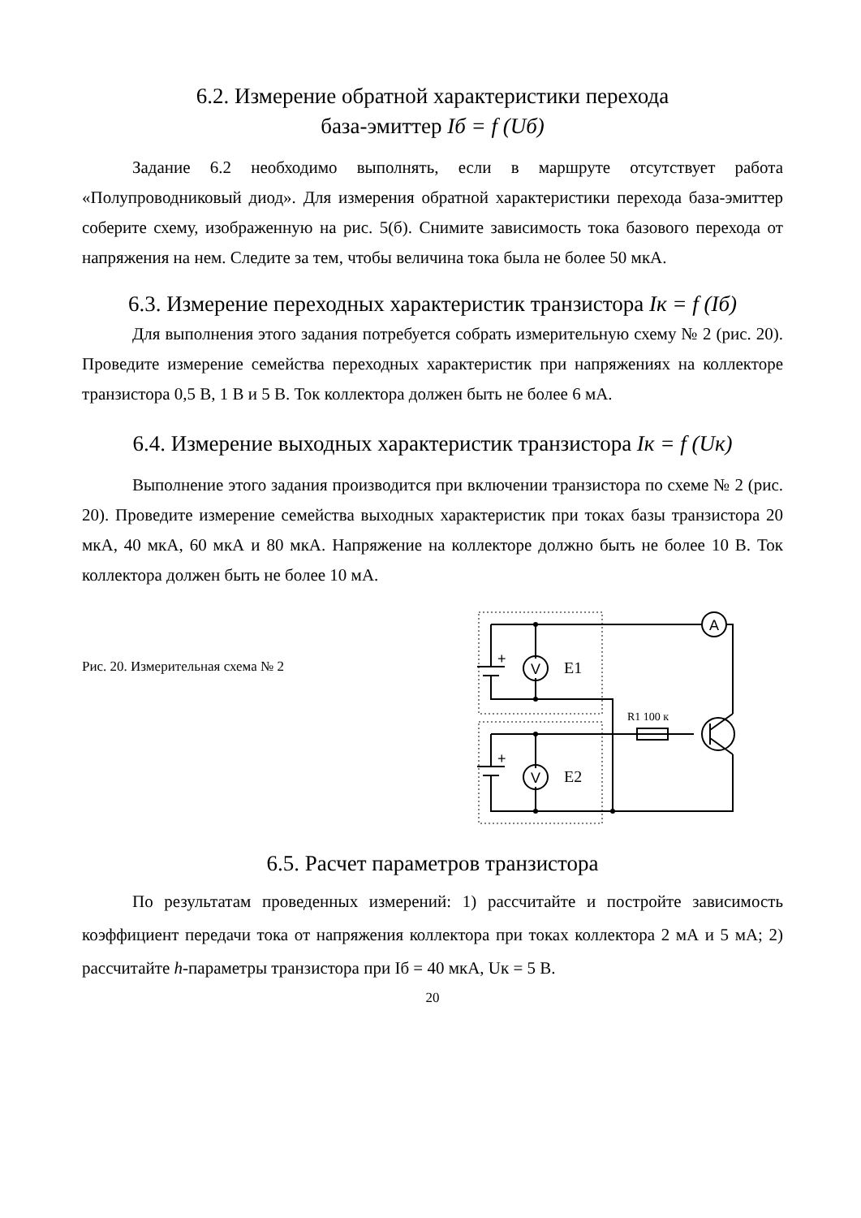6.2. Измерение обратной характеристики перехода
база-эмиттер Iб = f (Uб)
Задание 6.2 необходимо выполнять, если в маршруте отсутствует работа «Полупроводниковый диод». Для измерения обратной характеристики перехода база-эмиттер соберите схему, изображенную на рис. 5(б). Снимите зависимость тока базового перехода от напряжения на нем. Следите за тем, чтобы величина тока была не более 50 мкА.
6.3. Измерение переходных характеристик транзистора Iк = f (Iб)
Для выполнения этого задания потребуется собрать измерительную схему № 2 (рис. 20). Проведите измерение семейства переходных характеристик при напряжениях на коллекторе транзистора 0,5 В, 1 В и 5 В. Ток коллектора должен быть не более 6 мА.
6.4. Измерение выходных характеристик транзистора Iк = f (Uк)
Выполнение этого задания производится при включении транзистора по схеме № 2 (рис. 20). Проведите измерение семейства выходных характеристик при токах базы транзистора 20 мкА, 40 мкА, 60 мкА и 80 мкА. Напряжение на коллекторе должно быть не более 10 В. Ток коллектора должен быть не более 10 мА.
Рис. 20. Измерительная схема № 2
A
V
V
+
+
E1
E2
R1 100 к
6.5. Расчет параметров транзистора
По результатам проведенных измерений: 1) рассчитайте и постройте зависимость коэффициент передачи тока от напряжения коллектора при токах коллектора 2 мА и 5 мА; 2) рассчитайте h-параметры транзистора при Iб = 40 мкА, Uк = 5 В.
20